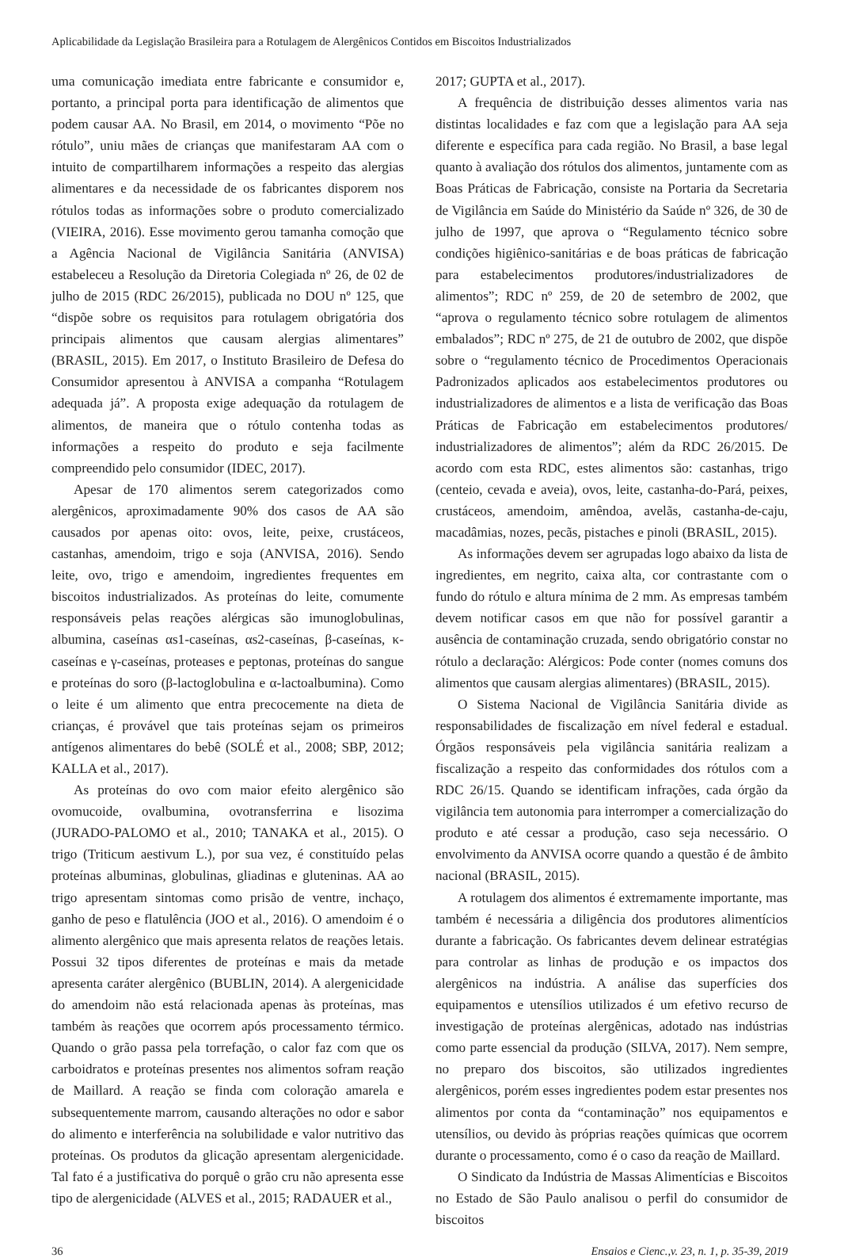Aplicabilidade da Legislação Brasileira para a Rotulagem de Alergênicos Contidos em Biscoitos Industrializados
uma comunicação imediata entre fabricante e consumidor e, portanto, a principal porta para identificação de alimentos que podem causar AA. No Brasil, em 2014, o movimento “Põe no rótulo”, uniu mães de crianças que manifestaram AA com o intuito de compartilharem informações a respeito das alergias alimentares e da necessidade de os fabricantes disporem nos rótulos todas as informações sobre o produto comercializado (VIEIRA, 2016). Esse movimento gerou tamanha comoção que a Agência Nacional de Vigilância Sanitária (ANVISA) estabeleceu a Resolução da Diretoria Colegiada nº 26, de 02 de julho de 2015 (RDC 26/2015), publicada no DOU nº 125, que “dispõe sobre os requisitos para rotulagem obrigatória dos principais alimentos que causam alergias alimentares” (BRASIL, 2015). Em 2017, o Instituto Brasileiro de Defesa do Consumidor apresentou à ANVISA a companha “Rotulagem adequada já”. A proposta exige adequação da rotulagem de alimentos, de maneira que o rótulo contenha todas as informações a respeito do produto e seja facilmente compreendido pelo consumidor (IDEC, 2017).
Apesar de 170 alimentos serem categorizados como alergênicos, aproximadamente 90% dos casos de AA são causados por apenas oito: ovos, leite, peixe, crustáceos, castanhas, amendoim, trigo e soja (ANVISA, 2016). Sendo leite, ovo, trigo e amendoim, ingredientes frequentes em biscoitos industrializados. As proteínas do leite, comumente responsáveis pelas reações alérgicas são imunoglobulinas, albumina, caseínas αs1-caseínas, αs2-caseínas, β-caseínas, κ-caseínas e γ-caseínas, proteases e peptonas, proteínas do sangue e proteínas do soro (β-lactoglobulina e α-lactoalbumina). Como o leite é um alimento que entra precocemente na dieta de crianças, é provável que tais proteínas sejam os primeiros antígenos alimentares do bebê (SOLÉ et al., 2008; SBP, 2012; KALLA et al., 2017).
As proteínas do ovo com maior efeito alergênico são ovomucoide, ovalbumina, ovotransferrina e lisozima (JURADO-PALOMO et al., 2010; TANAKA et al., 2015). O trigo (Triticum aestivum L.), por sua vez, é constituído pelas proteínas albuminas, globulinas, gliadinas e gluteninas. AA ao trigo apresentam sintomas como prisão de ventre, inchaço, ganho de peso e flatulência (JOO et al., 2016). O amendoim é o alimento alergênico que mais apresenta relatos de reações letais. Possui 32 tipos diferentes de proteínas e mais da metade apresenta caráter alergênico (BUBLIN, 2014). A alergenicidade do amendoim não está relacionada apenas às proteínas, mas também às reações que ocorrem após processamento térmico. Quando o grão passa pela torrefação, o calor faz com que os carboidratos e proteínas presentes nos alimentos sofram reação de Maillard. A reação se finda com coloração amarela e subsequentemente marrom, causando alterações no odor e sabor do alimento e interferência na solubilidade e valor nutritivo das proteínas. Os produtos da glicação apresentam alergenicidade. Tal fato é a justificativa do porquê o grão cru não apresenta esse tipo de alergenicidade (ALVES et al., 2015; RADAUER et al.,
2017; GUPTA et al., 2017).
A frequência de distribuição desses alimentos varia nas distintas localidades e faz com que a legislação para AA seja diferente e específica para cada região. No Brasil, a base legal quanto à avaliação dos rótulos dos alimentos, juntamente com as Boas Práticas de Fabricação, consiste na Portaria da Secretaria de Vigilância em Saúde do Ministério da Saúde nº 326, de 30 de julho de 1997, que aprova o “Regulamento técnico sobre condições higiênico-sanitárias e de boas práticas de fabricação para estabelecimentos produtores/industrializadores de alimentos”; RDC nº 259, de 20 de setembro de 2002, que “aprova o regulamento técnico sobre rotulagem de alimentos embalados”; RDC nº 275, de 21 de outubro de 2002, que dispõe sobre o “regulamento técnico de Procedimentos Operacionais Padronizados aplicados aos estabelecimentos produtores ou industrializadores de alimentos e a lista de verificação das Boas Práticas de Fabricação em estabelecimentos produtores/ industrializadores de alimentos”; além da RDC 26/2015. De acordo com esta RDC, estes alimentos são: castanhas, trigo (centeio, cevada e aveia), ovos, leite, castanha-do-Pará, peixes, crustáceos, amendoim, amêndoa, avelãs, castanha-de-caju, macadâmias, nozes, pecãs, pistaches e pinoli (BRASIL, 2015).
As informações devem ser agrupadas logo abaixo da lista de ingredientes, em negrito, caixa alta, cor contrastante com o fundo do rótulo e altura mínima de 2 mm. As empresas também devem notificar casos em que não for possível garantir a ausência de contaminação cruzada, sendo obrigatório constar no rótulo a declaração: Alérgicos: Pode conter (nomes comuns dos alimentos que causam alergias alimentares) (BRASIL, 2015).
O Sistema Nacional de Vigilância Sanitária divide as responsabilidades de fiscalização em nível federal e estadual. Órgãos responsáveis pela vigilância sanitária realizam a fiscalização a respeito das conformidades dos rótulos com a RDC 26/15. Quando se identificam infrações, cada órgão da vigilância tem autonomia para interromper a comercialização do produto e até cessar a produção, caso seja necessário. O envolvimento da ANVISA ocorre quando a questão é de âmbito nacional (BRASIL, 2015).
A rotulagem dos alimentos é extremamente importante, mas também é necessária a diligência dos produtores alimentícios durante a fabricação. Os fabricantes devem delinear estratégias para controlar as linhas de produção e os impactos dos alergênicos na indústria. A análise das superfícies dos equipamentos e utensílios utilizados é um efetivo recurso de investigação de proteínas alergênicas, adotado nas indústrias como parte essencial da produção (SILVA, 2017). Nem sempre, no preparo dos biscoitos, são utilizados ingredientes alergênicos, porém esses ingredientes podem estar presentes nos alimentos por conta da “contaminação” nos equipamentos e utensílios, ou devido às próprias reações químicas que ocorrem durante o processamento, como é o caso da reação de Maillard.
O Sindicato da Indústria de Massas Alimentícias e Biscoitos no Estado de São Paulo analisou o perfil do consumidor de biscoitos
36 Ensaios e Cienc.,v. 23, n. 1, p. 35-39, 2019